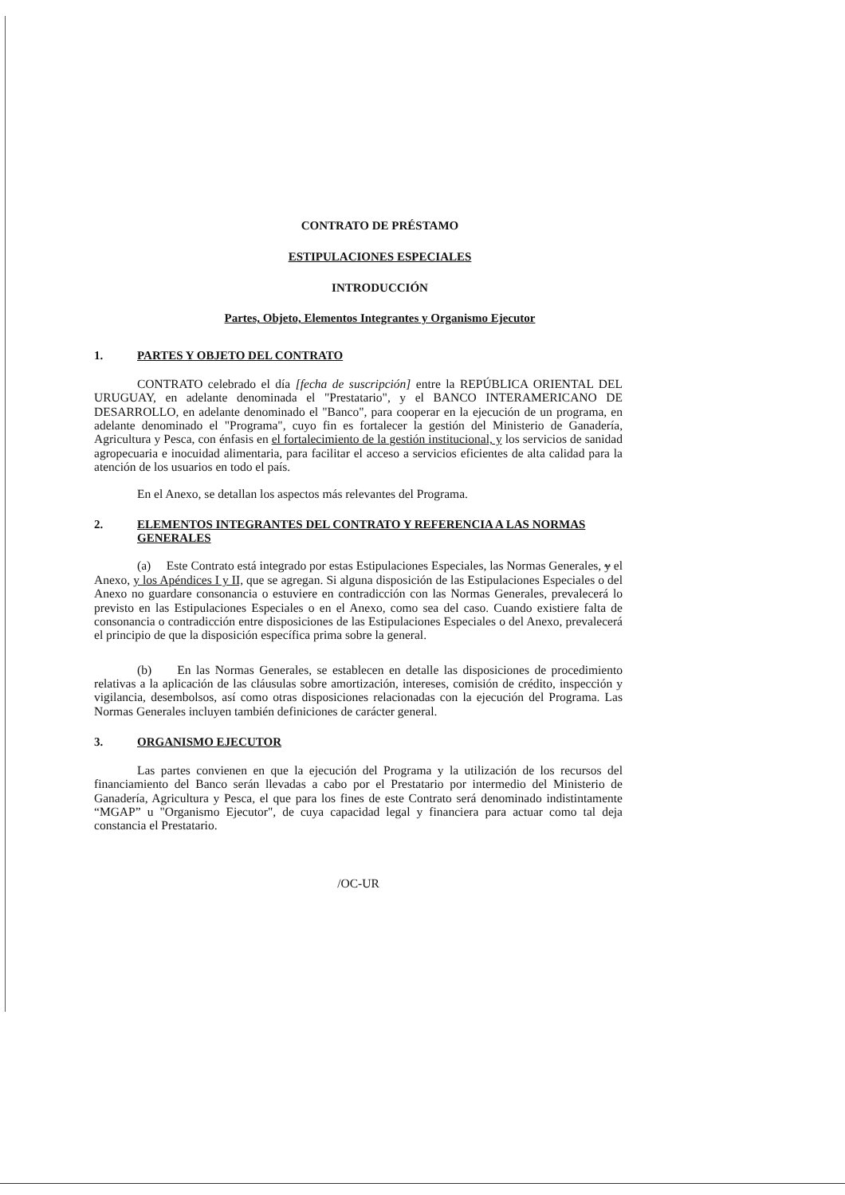CONTRATO DE PRÉSTAMO
ESTIPULACIONES ESPECIALES
INTRODUCCIÓN
Partes, Objeto, Elementos Integrantes y Organismo Ejecutor
1. PARTES Y OBJETO DEL CONTRATO
CONTRATO celebrado el día [fecha de suscripción] entre la REPÚBLICA ORIENTAL DEL URUGUAY, en adelante denominada el "Prestatario", y el BANCO INTERAMERICANO DE DESARROLLO, en adelante denominado el "Banco", para cooperar en la ejecución de un programa, en adelante denominado el "Programa", cuyo fin es fortalecer la gestión del Ministerio de Ganadería, Agricultura y Pesca, con énfasis en el fortalecimiento de la gestión institucional, y los servicios de sanidad agropecuaria e inocuidad alimentaria, para facilitar el acceso a servicios eficientes de alta calidad para la atención de los usuarios en todo el país.
En el Anexo, se detallan los aspectos más relevantes del Programa.
2. ELEMENTOS INTEGRANTES DEL CONTRATO Y REFERENCIA A LAS NORMAS GENERALES
(a) Este Contrato está integrado por estas Estipulaciones Especiales, las Normas Generales, y el Anexo, y los Apéndices I y II, que se agregan. Si alguna disposición de las Estipulaciones Especiales o del Anexo no guardare consonancia o estuviere en contradicción con las Normas Generales, prevalecerá lo previsto en las Estipulaciones Especiales o en el Anexo, como sea del caso. Cuando existiere falta de consonancia o contradicción entre disposiciones de las Estipulaciones Especiales o del Anexo, prevalecerá el principio de que la disposición específica prima sobre la general.
(b) En las Normas Generales, se establecen en detalle las disposiciones de procedimiento relativas a la aplicación de las cláusulas sobre amortización, intereses, comisión de crédito, inspección y vigilancia, desembolsos, así como otras disposiciones relacionadas con la ejecución del Programa. Las Normas Generales incluyen también definiciones de carácter general.
3. ORGANISMO EJECUTOR
Las partes convienen en que la ejecución del Programa y la utilización de los recursos del financiamiento del Banco serán llevadas a cabo por el Prestatario por intermedio del Ministerio de Ganadería, Agricultura y Pesca, el que para los fines de este Contrato será denominado indistintamente “MGAP” u "Organismo Ejecutor", de cuya capacidad legal y financiera para actuar como tal deja constancia el Prestatario.
/OC-UR